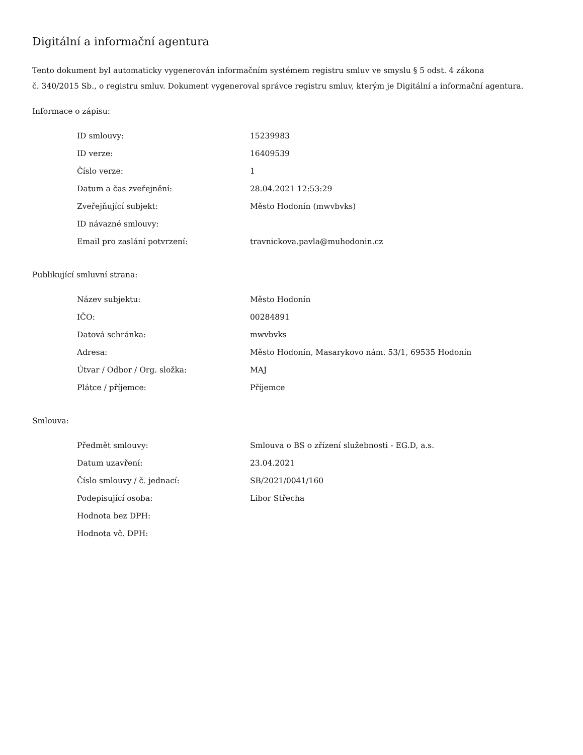Digitální a informační agentura
Tento dokument byl automaticky vygenerován informačním systémem registru smluv ve smyslu § 5 odst. 4 zákona
č. 340/2015 Sb., o registru smluv. Dokument vygeneroval správce registru smluv, kterým je Digitální a informační agentura.
Informace o zápisu:
| ID smlouvy: | 15239983 |
| ID verze: | 16409539 |
| Číslo verze: | 1 |
| Datum a čas zveřejnění: | 28.04.2021 12:53:29 |
| Zveřejňující subjekt: | Město Hodonín (mwvbvks) |
| ID návazné smlouvy: | |
| Email pro zaslání potvrzení: | travnickova.pavla@muhodonin.cz |
Publikující smluvní strana:
| Název subjektu: | Město Hodonín |
| IČO: | 00284891 |
| Datová schránka: | mwvbvks |
| Adresa: | Město Hodonín, Masarykovo nám. 53/1, 69535 Hodonín |
| Útvar / Odbor / Org. složka: | MAJ |
| Plátce / příjemce: | Příjemce |
Smlouva:
| Předmět smlouvy: | Smlouva o BS o zřízení služebnosti - EG.D, a.s. |
| Datum uzavření: | 23.04.2021 |
| Číslo smlouvy / č. jednací: | SB/2021/0041/160 |
| Podepisující osoba: | Libor Střecha |
| Hodnota bez DPH: | |
| Hodnota vč. DPH: | |